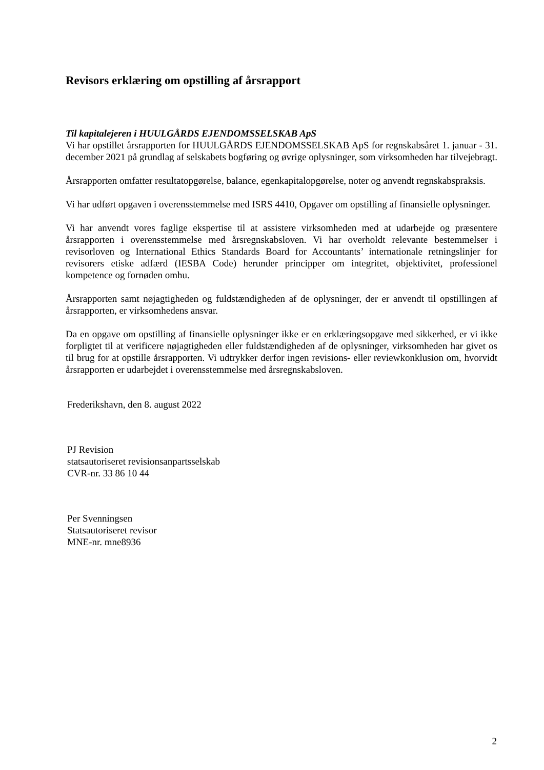Revisors erklæring om opstilling af årsrapport
Til kapitalejeren i HUULGÅRDS EJENDOMSSELSKAB ApS
Vi har opstillet årsrapporten for HUULGÅRDS EJENDOMSSELSKAB ApS for regnskabsåret 1. januar - 31. december 2021 på grundlag af selskabets bogføring og øvrige oplysninger, som virksomheden har tilvejebragt.
Årsrapporten omfatter resultatopgørelse, balance, egenkapitalopgørelse, noter og anvendt regnskabspraksis.
Vi har udført opgaven i overensstemmelse med ISRS 4410, Opgaver om opstilling af finansielle oplysninger.
Vi har anvendt vores faglige ekspertise til at assistere virksomheden med at udarbejde og præsentere årsrapporten i overensstemmelse med årsregnskabsloven. Vi har overholdt relevante bestemmelser i revisorloven og International Ethics Standards Board for Accountants’ internationale retningslinjer for revisorers etiske adfærd (IESBA Code) herunder principper om integritet, objektivitet, professionel kompetence og fornøden omhu.
Årsrapporten samt nøjagtigheden og fuldstændigheden af de oplysninger, der er anvendt til opstillingen af årsrapporten, er virksomhedens ansvar.
Da en opgave om opstilling af finansielle oplysninger ikke er en erklæringsopgave med sikkerhed, er vi ikke forpligtet til at verificere nøjagtigheden eller fuldstændigheden af de oplysninger, virksomheden har givet os til brug for at opstille årsrapporten. Vi udtrykker derfor ingen revisions- eller reviewkonklusion om, hvorvidt årsrapporten er udarbejdet i overensstemmelse med årsregnskabsloven.
Frederikshavn, den 8. august 2022
PJ Revision
statsautoriseret revisionsanpartsselskab
CVR-nr. 33 86 10 44
Per Svenningsen
Statsautoriseret revisor
MNE-nr. mne8936
2